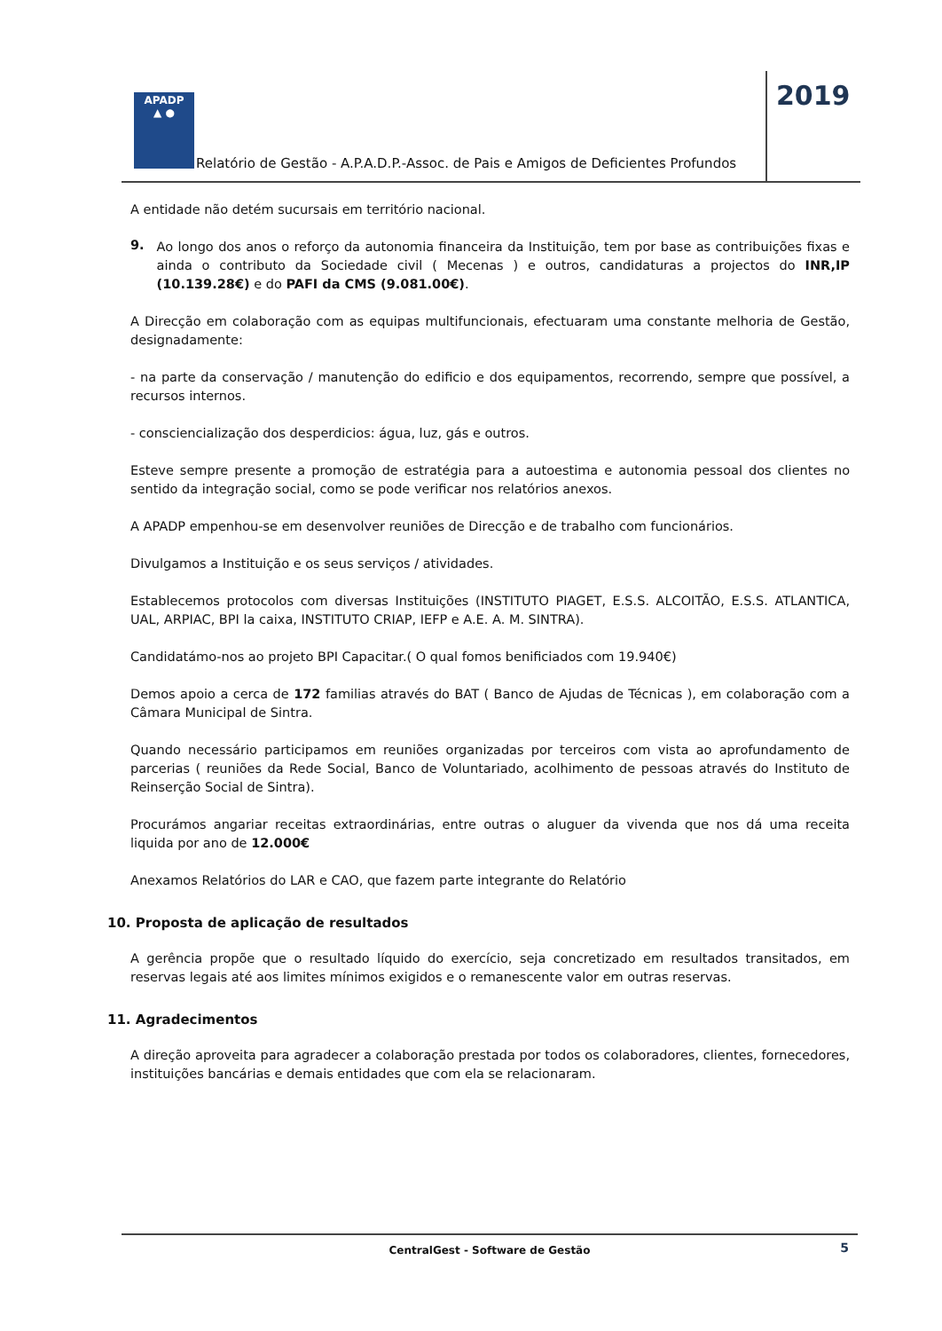APADP
▲ ●
Relatório de Gestão - A.P.A.D.P.-Assoc. de Pais e Amigos de Deficientes Profundos
2019
A entidade não detém sucursais em território nacional.
9.
Ao longo dos anos o reforço da autonomia financeira da Instituição, tem por base as contribuições fixas e ainda o contributo da Sociedade civil ( Mecenas ) e outros, candidaturas a projectos do INR,IP (10.139.28€) e do PAFI da CMS (9.081.00€).
A Direcção em colaboração com as equipas multifuncionais, efectuaram uma constante melhoria de Gestão, designadamente:
- na parte da conservação / manutenção do edificio e dos equipamentos, recorrendo, sempre que possível, a recursos internos.
- consciencialização dos desperdicios: água, luz, gás e outros.
Esteve sempre presente a promoção de estratégia para a autoestima e autonomia pessoal dos clientes no sentido da integração social, como se pode verificar nos relatórios anexos.
A APADP empenhou-se em desenvolver reuniões de Direcção e de trabalho com funcionários.
Divulgamos a Instituição e os seus serviços / atividades.
Establecemos protocolos com diversas Instituições (INSTITUTO PIAGET, E.S.S. ALCOITÃO, E.S.S. ATLANTICA, UAL, ARPIAC, BPI la caixa, INSTITUTO CRIAP, IEFP e A.E. A. M. SINTRA).
Candidatámo-nos ao projeto BPI Capacitar.( O qual fomos benificiados com 19.940€)
Demos apoio a cerca de 172 familias através do BAT ( Banco de Ajudas de Técnicas ), em colaboração com a Câmara Municipal de Sintra.
Quando necessário participamos em reuniões organizadas por terceiros com vista ao aprofundamento de parcerias ( reuniões da Rede Social, Banco de Voluntariado, acolhimento de pessoas através do Instituto de Reinserção Social de Sintra).
Procurámos angariar receitas extraordinárias, entre outras o aluguer da vivenda que nos dá uma receita liquida por ano de 12.000€
Anexamos Relatórios do LAR e CAO, que fazem parte integrante do Relatório
10. Proposta de aplicação de resultados
A gerência propõe que o resultado líquido do exercício, seja concretizado em resultados transitados, em reservas legais até aos limites mínimos exigidos e o remanescente valor em outras reservas.
11. Agradecimentos
A direção aproveita para agradecer a colaboração prestada por todos os colaboradores, clientes, fornecedores, instituições bancárias e demais entidades que com ela se relacionaram.
CentralGest - Software de Gestão 5